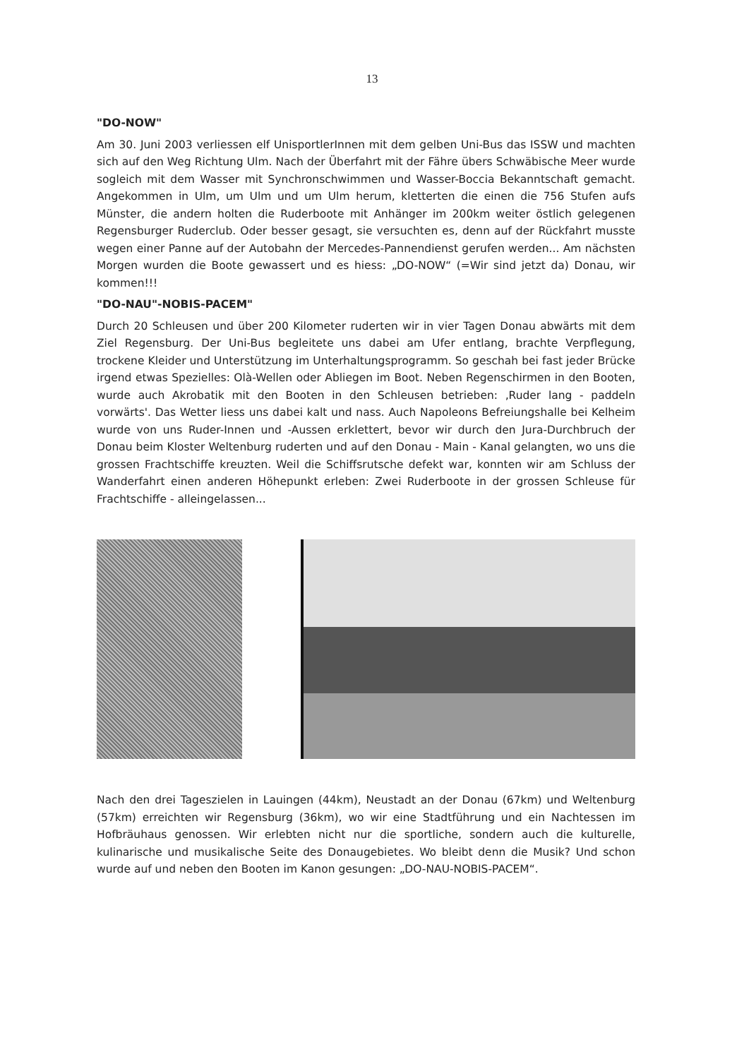13
"DO-NOW"
Am 30. Juni 2003 verliessen elf UnisportlerInnen mit dem gelben Uni-Bus das ISSW und machten sich auf den Weg Richtung Ulm. Nach der Überfahrt mit der Fähre übers Schwäbische Meer wurde sogleich mit dem Wasser mit Synchronschwimmen und Wasser-Boccia Bekanntschaft gemacht. Angekommen in Ulm, um Ulm und um Ulm herum, kletterten die einen die 756 Stufen aufs Münster, die andern holten die Ruderboote mit Anhänger im 200km weiter östlich gelegenen Regensburger Ruderclub. Oder besser gesagt, sie versuchten es, denn auf der Rückfahrt musste wegen einer Panne auf der Autobahn der Mercedes-Pannendienst gerufen werden... Am nächsten Morgen wurden die Boote gewassert und es hiess: „DO-NOW“ (=Wir sind jetzt da) Donau, wir kommen!!!
"DO-NAU"-NOBIS-PACEM"
Durch 20 Schleusen und über 200 Kilometer ruderten wir in vier Tagen Donau abwärts mit dem Ziel Regensburg. Der Uni-Bus begleitete uns dabei am Ufer entlang, brachte Verpflegung, trockene Kleider und Unterstützung im Unterhaltungsprogramm. So geschah bei fast jeder Brücke irgend etwas Spezielles: Olà-Wellen oder Abliegen im Boot. Neben Regenschirmen in den Booten, wurde auch Akrobatik mit den Booten in den Schleusen betrieben: ‚Ruder lang - paddeln vorwärts'. Das Wetter liess uns dabei kalt und nass. Auch Napoleons Befreiungshalle bei Kelheim wurde von uns Ruder-Innen und -Aussen erklettert, bevor wir durch den Jura-Durchbruch der Donau beim Kloster Weltenburg ruderten und auf den Donau - Main - Kanal gelangten, wo uns die grossen Frachtschiffe kreuzten. Weil die Schiffsrutsche defekt war, konnten wir am Schluss der Wanderfahrt einen anderen Höhepunkt erleben: Zwei Ruderboote in der grossen Schleuse für Frachtschiffe - alleingelassen...
Nach den drei Tageszielen in Lauingen (44km), Neustadt an der Donau (67km) und Weltenburg (57km) erreichten wir Regensburg (36km), wo wir eine Stadtführung und ein Nachtessen im Hofbräuhaus genossen. Wir erlebten nicht nur die sportliche, sondern auch die kulturelle, kulinarische und musikalische Seite des Donaugebietes. Wo bleibt denn die Musik? Und schon wurde auf und neben den Booten im Kanon gesungen: „DO-NAU-NOBIS-PACEM“.